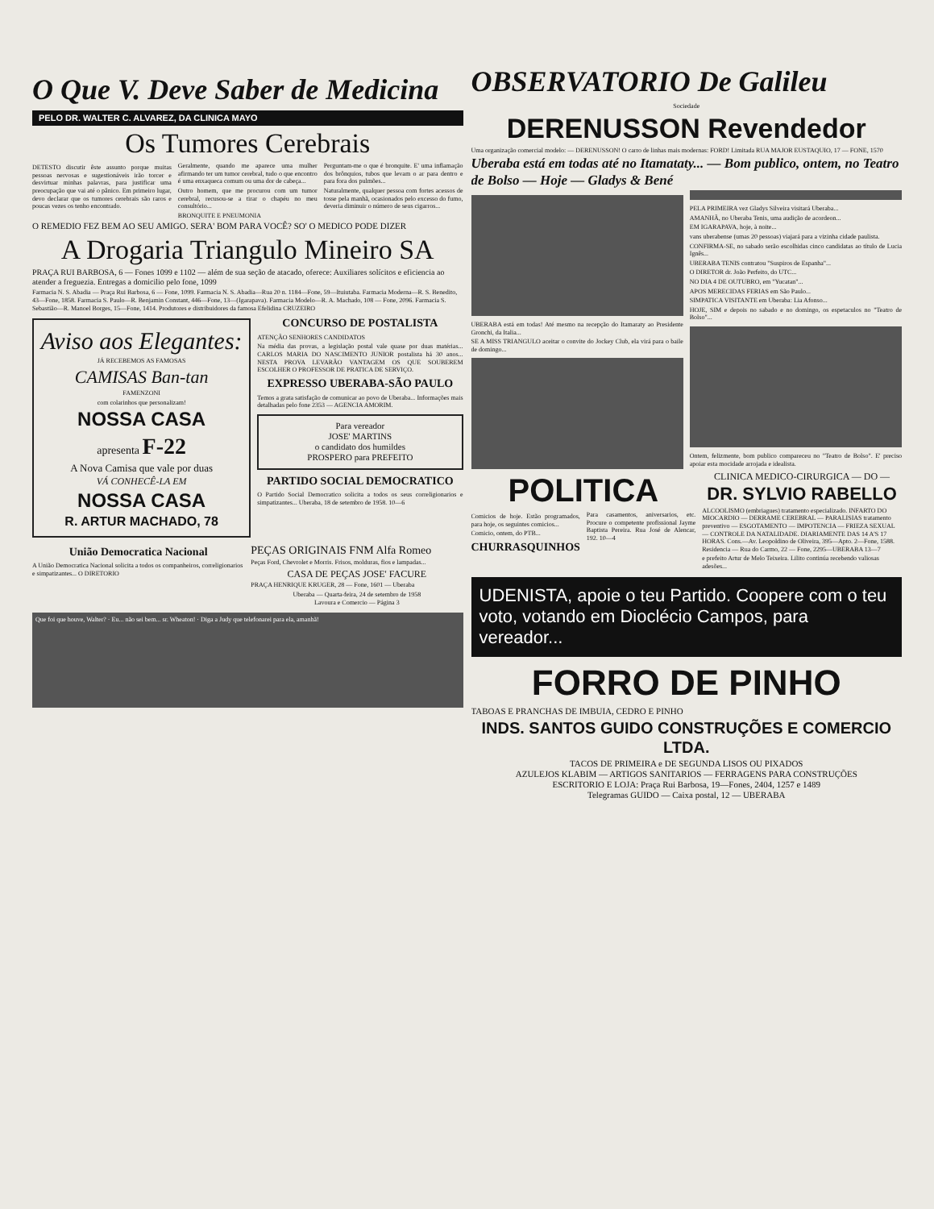O Que V. Deve Saber de Medicina
PELO DR. WALTER C. ALVAREZ, DA CLINICA MAYO
Os Tumores Cerebrais
DETESTO discutir êste assunto porque muitas pessoas nervosas e sugestionáveis irão torcer e desvirtuar minhas palavras, para justificar uma preocupação que vai até o pânico. Em primeiro lugar, devo declarar que os tumores cerebrais são raros e poucas vezes os tenho encontrado.
Geralmente, quando me aparece uma mulher afirmando ter um tumor cerebral, tudo o que encontro é uma enxaqueca comum ou uma dor de cabeça...
Outro homem, que me procurou com um tumor cerebral, recusou-se a tirar o chapéu no meu consultório...
BRONQUITE E PNEUMONIA
Perguntam-me o que é bronquite. E' uma inflamação dos brônquios, tubos que levam o ar para dentro e para fora dos pulmões...
Naturalmente, qualquer pessoa com fortes acessos de tosse pela manhã, ocasionados pelo excesso do fumo, deveria diminuir o número de seus cigarros...
O REMEDIO FEZ BEM AO SEU AMIGO. SERA' BOM PARA VOCÊ? SO' O MEDICO PODE DIZER
A Drogaria Triangulo Mineiro SA
PRAÇA RUI BARBOSA, 6 — Fones 1099 e 1102 — além de sua seção de atacado, oferece: Auxiliares solícitos e eficiencia ao atender a freguezia. Entregas a domicilio pelo fone, 1099
Farmacia N. S. Abadia — Praça Rui Barbosa, 6 — Fone, 1099. Farmacia N. S. Abadia—Rua 20 n. 1184—Fone, 59—Ituiutaba. Farmacia Moderna—R. S. Benedito, 43—Fone, 1858. Farmacia S. Paulo—R. Benjamin Constant, 446—Fone, 13—(Igarapava). Farmacia Modelo—R. A. Machado, 108 — Fone, 2096. Farmacia S. Sebastião—R. Manoel Borges, 15—Fone, 1414. Produtores e distribuidores da famosa Efelidina CRUZEIRO
Aviso aos Elegantes:
JÁ RECEBEMOS AS FAMOSAS
CAMISAS Ban-tan
FAMENZONI
com colarinhos que personalizam!
NOSSA CASA
apresenta F-22
A Nova Camisa que vale por duas
VÁ CONHECÊ-LA EM
NOSSA CASA
R. ARTUR MACHADO, 78
CONCURSO DE POSTALISTA
ATENÇÃO SENHORES CANDIDATOS
Na média das provas, a legislação postal vale quase por duas matérias... CARLOS MARIA DO NASCIMENTO JUNIOR postalista há 30 anos... NESTA PROVA LEVARÃO VANTAGEM OS QUE SOUBEREM ESCOLHER O PROFESSOR DE PRATICA DE SERVIÇO.
EXPRESSO UBERABA-SÃO PAULO
Temos a grata satisfação de comunicar ao povo de Uberaba... Informações mais detalhadas pelo fone 2353 — AGENCIA AMORIM.
Para vereador
JOSE' MARTINS
o candidato dos humildes
PROSPERO para PREFEITO
PARTIDO SOCIAL DEMOCRATICO
O Partido Social Democratico solicita a todos os seus correligionarios e simpatizantes... Uberaba, 18 de setembro de 1958. 10—6
União Democratica Nacional
A União Democratica Nacional solicita a todos os companheiros, correligionarios e simpatizantes... O DIRETORIO
PEÇAS ORIGINAIS FNM Alfa Romeo
Peças Ford, Chevrolet e Morris. Frisos, molduras, fios e lampadas...
CASA DE PEÇAS JOSE' FACURE
PRAÇA HENRIQUE KRUGER, 28 — Fone, 1601 — Uberaba
Uberaba — Quarta-feira, 24 de setembro de 1958
Lavoura e Comercio — Página 3
Que foi que houve, Walter? · Eu... não sei bem... sr. Wheaton! · Diga a Judy que telefonarei para ela, amanhã!
OBSERVATORIO De Galileu
Sociedade
DERENUSSON Revendedor
Uma organização comercial modelo: — DERENUSSON! O carro de linhas mais modernas: FORD! Limitada RUA MAJOR EUSTAQUIO, 17 — FONE, 1570
Uberaba está em todas até no Itamataty... — Bom publico, ontem, no Teatro de Bolso — Hoje — Gladys & Bené
UBERABA está em todas! Até mesmo na recepção do Itamaraty ao Presidente Gronchi, da Italia...
SE A MISS TRIANGULO aceitar o convite do Jockey Club, ela virá para o baile de domingo...
PELA PRIMEIRA vez Gladys Silveira visitará Uberaba...
AMANHÃ, no Uberaba Tenis, uma audição de acordeon...
EM IGARAPAVA, hoje, à noite...
vans uberabense (umas 20 pessoas) viajará para a vizinha cidade paulista.
CONFIRMA-SE, no sabado serão escolhidas cinco candidatas ao título de Lucia Ignês...
UBERABA TENIS contratou "Suspiros de Espanha"...
O DIRETOR dr. João Perfeito, do UTC...
NO DIA 4 DE OUTUBRO, em "Yucatan"...
APOS MERECIDAS FERIAS em São Paulo...
SIMPATICA VISITANTE em Uberaba: Lia Afonso...
HOJE, SIM e depois no sabado e no domingo, os espetaculos no "Teatro de Bolso"...
Ontem, felizmente, bom publico compareceu no "Teatro de Bolso". E' preciso apoiar esta mocidade arrojada e idealista.
POLITICA
Comicios de hoje. Estão programados, para hoje, os seguintes comicios...
Comicio, ontem, do PTB...
CHURRASQUINHOS
Para casamentos, aniversarios, etc. Procure o competente profissional Jayme Baptista Pereira. Rua José de Alencar, 192. 10—4
CLINICA MEDICO-CIRURGICA — DO —
DR. SYLVIO RABELLO
ALCOOLISMO (embriagues) tratamento especializado. INFARTO DO MIOCARDIO — DERRAME CEREBRAL — PARALISIAS tratamento preventivo — ESGOTAMENTO — IMPOTENCIA — FRIEZA SEXUAL — CONTROLE DA NATALIDADE. DIARIAMENTE DAS 14 A'S 17 HORAS. Cons.—Av. Leopoldino de Oliveira, 395—Apto. 2—Fone, 1588. Residencia — Rua do Carmo, 22 — Fone, 2295—UBERABA 13—7
e prefeito Artur de Melo Teixeira. Lilito continúa recebendo valiosas adesões...
UDENISTA, apoie o teu Partido. Coopere com o teu voto, votando em Dioclécio Campos, para vereador...
FORRO DE PINHO
TABOAS E PRANCHAS DE IMBUIA, CEDRO E PINHO
INDS. SANTOS GUIDO CONSTRUÇÕES E COMERCIO LTDA.
TACOS DE PRIMEIRA e DE SEGUNDA LISOS OU PIXADOS
AZULEJOS KLABIM — ARTIGOS SANITARIOS — FERRAGENS PARA CONSTRUÇÕES
ESCRITORIO E LOJA: Praça Rui Barbosa, 19—Fones, 2404, 1257 e 1489
Telegramas GUIDO — Caixa postal, 12 — UBERABA